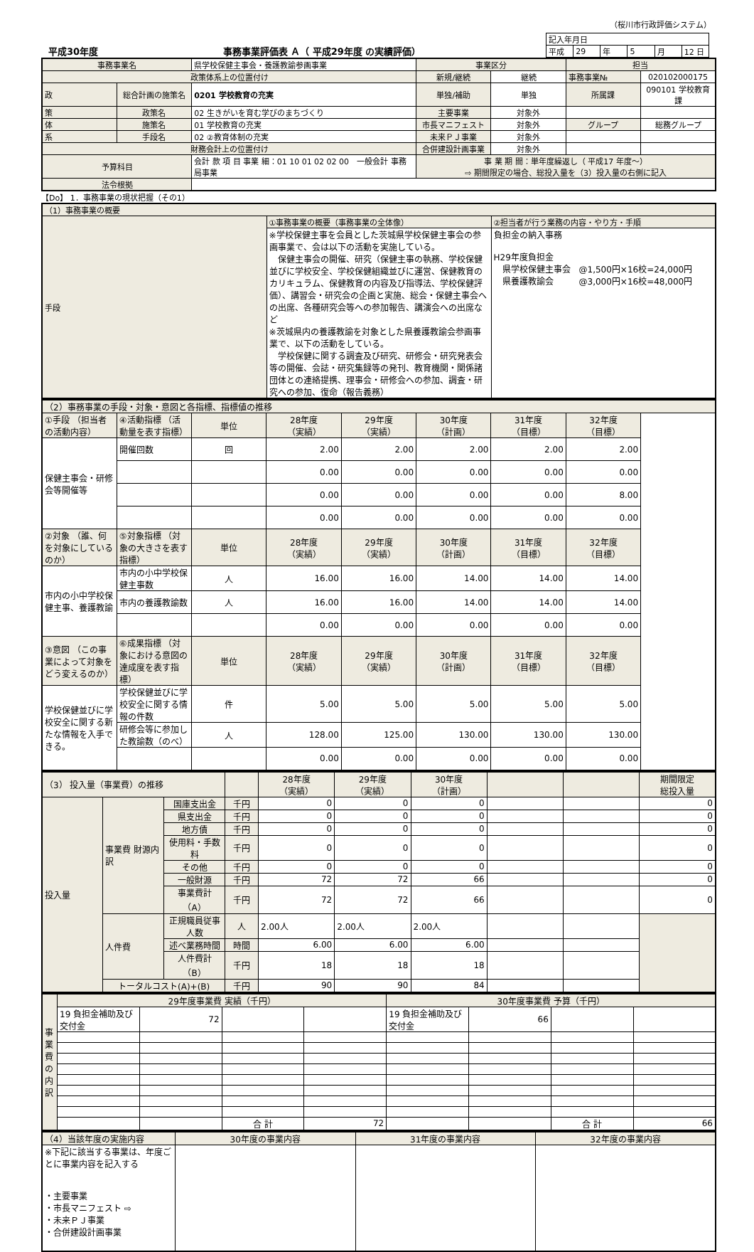（桜川市行政評価システム）
平成30年度 事務事業評価表 Ａ（ 平成29年度 の実績評価）
| 記入年月日 | | | | | |
| 平成 | 29 | 年 | 5 | 月 | 12 日 |
| 事務事業名 | | 県学校保健主事会・養護教諭参画事業 | 事業区分 | | 担当 | |
| 政策体系上の位置付け | | | 新規/継続 | 継続 | 事務事業№ | 020102000175 |
| 政 | 総合計画の施策名 | 0201 学校教育の充実 | 単独/補助 | 単独 | 所属課 | 090101 学校教育課 |
| 策 | 政策名 | 02 生きがいを育む学びのまちづくり | 主要事業 | 対象外 | | |
| 体 | 施策名 | 01 学校教育の充実 | 市長マニフェスト | 対象外 | グループ | 総務グループ |
| 系 | 手段名 | 02 ②教育体制の充実 | 未来ＰＪ事業 | 対象外 | | |
| 財務会計上の位置付け | | | 合併建設計画事業 | 対象外 | | |
| 予算科目 | | 会計 款 項 目 事業 細：01 10 01 02 02 00 一般会計 事務局事業 | 事 業 期 間：単年度繰返し（ 平成17 年度〜） ⇨ 期間限定の場合、総投入量を（3）投入量の右側に記入 | | | |
| 法令根拠 | | | | | | |
【Do】 1．事務事業の現状把握（その1）
| （1）事務事業の概要 | | |
| 手段 | ①事務事業の概要（事務事業の全体像） | ②担当者が行う業務の内容・やり方・手順 |
| | ※学校保健主事を会員とした茨城県学校保健主事会の参画事業で、会は以下の活動を実施している。 保健主事会の開催、研究（保健主事の執務、学校保健並びに学校安全、学校保健組織並びに運営、保健教育のカリキュラム、保健教育の内容及び指導法、学校保健評価）、講習会・研究会の企画と実施、総会・保健主事会への出席、各種研究会等への参加報告、講演会への出席など ※茨城県内の養護教諭を対象とした県養護教諭会参画事業で、以下の活動をしている。 学校保健に関する調査及び研究、研修会・研究発表会等の開催、会誌・研究集録等の発刊、教育機関・関係諸団体との連絡提携、理事会・研修会への参加、調査・研究への参加、復命（報告義務） | 負担金の納入事務 H29年度負担金 県学校保健主事会 @1,500円×16校=24,000円 県養護教諭会 @3,000円×16校=48,000円 |
| （2）事務事業の手段・対象・意図と各指標、指標値の推移 | | | | | | | |
| ①手段 （担当者の活動内容） | ④活動指標 （活動量を表す指標） | 単位 | 28年度 （実績） | 29年度 （実績） | 30年度 （計画） | 31年度 （目標） | 32年度 （目標） |
| 保健主事会・研修会等開催等 | 開催回数 | 回 | 2.00 | 2.00 | 2.00 | 2.00 | 2.00 |
| | | | 0.00 | 0.00 | 0.00 | 0.00 | 0.00 |
| | | | 0.00 | 0.00 | 0.00 | 0.00 | 8.00 |
| | | | 0.00 | 0.00 | 0.00 | 0.00 | 0.00 |
| ②対象 （誰、何を対象にしているのか） | ⑤対象指標 （対象の大きさを表す指標） | 単位 | 28年度 （実績） | 29年度 （実績） | 30年度 （計画） | 31年度 （目標） | 32年度 （目標） |
| 市内の小中学校保健主事、養護教諭 | 市内の小中学校保健主事数 | 人 | 16.00 | 16.00 | 14.00 | 14.00 | 14.00 |
| | 市内の養護教諭数 | 人 | 16.00 | 16.00 | 14.00 | 14.00 | 14.00 |
| | | | 0.00 | 0.00 | 0.00 | 0.00 | 0.00 |
| ③意図 （この事業によって対象をどう変えるのか） | ⑥成果指標 （対象における意図の達成度を表す指標） | 単位 | 28年度 （実績） | 29年度 （実績） | 30年度 （計画） | 31年度 （目標） | 32年度 （目標） |
| 学校保健並びに学校安全に関する新たな情報を入手できる。 | 学校保健並びに学校安全に関する情報の件数 | 件 | 5.00 | 5.00 | 5.00 | 5.00 | 5.00 |
| | 研修会等に参加した教諭数（のべ） | 人 | 128.00 | 125.00 | 130.00 | 130.00 | 130.00 |
| | | | 0.00 | 0.00 | 0.00 | 0.00 | 0.00 |
| （3） 投入量（事業費）の推移 | | | | 28年度 （実績） | 29年度 （実績） | 30年度 （計画） | | | 期間限定 総投入量 |
| 投入量 | 事業費 財源内訳 | 国庫支出金 | 千円 | 0 | 0 | 0 | | | 0 |
| | | 県支出金 | 千円 | 0 | 0 | 0 | | | 0 |
| | | 地方債 | 千円 | 0 | 0 | 0 | | | 0 |
| | | 使用料・手数料 | 千円 | 0 | 0 | 0 | | | 0 |
| | | その他 | 千円 | 0 | 0 | 0 | | | 0 |
| | | 一般財源 | 千円 | 72 | 72 | 66 | | | 0 |
| | | 事業費計（A） | 千円 | 72 | 72 | 66 | | | 0 |
| | 人件費 | 正規職員従事人数 | 人 | 2.00人 | 2.00人 | 2.00人 | | | |
| | | 述べ業務時間 | 時間 | 6.00 | 6.00 | 6.00 | | | |
| | | 人件費計（B） | 千円 | 18 | 18 | 18 | | | |
| | トータルコスト(A)+(B) | | 千円 | 90 | 90 | 84 | | | |
| 事業費の内訳 | 29年度事業費 実績（千円） | | | | 30年度事業費 予算（千円） | | | |
| | 19 負担金補助及び交付金 | 72 | | | 19 負担金補助及び交付金 | 66 | | |
| | | | 合 計 | 72 | | | 合 計 | 66 |
| （4）当該年度の実施内容 | 30年度の事業内容 | 31年度の事業内容 | 32年度の事業内容 |
| ※下記に該当する事業は、年度ごとに事業内容を記入する ・主要事業 ・市長マニフェスト ⇨ ・未来ＰＪ事業 ・合併建設計画事業 | | | |